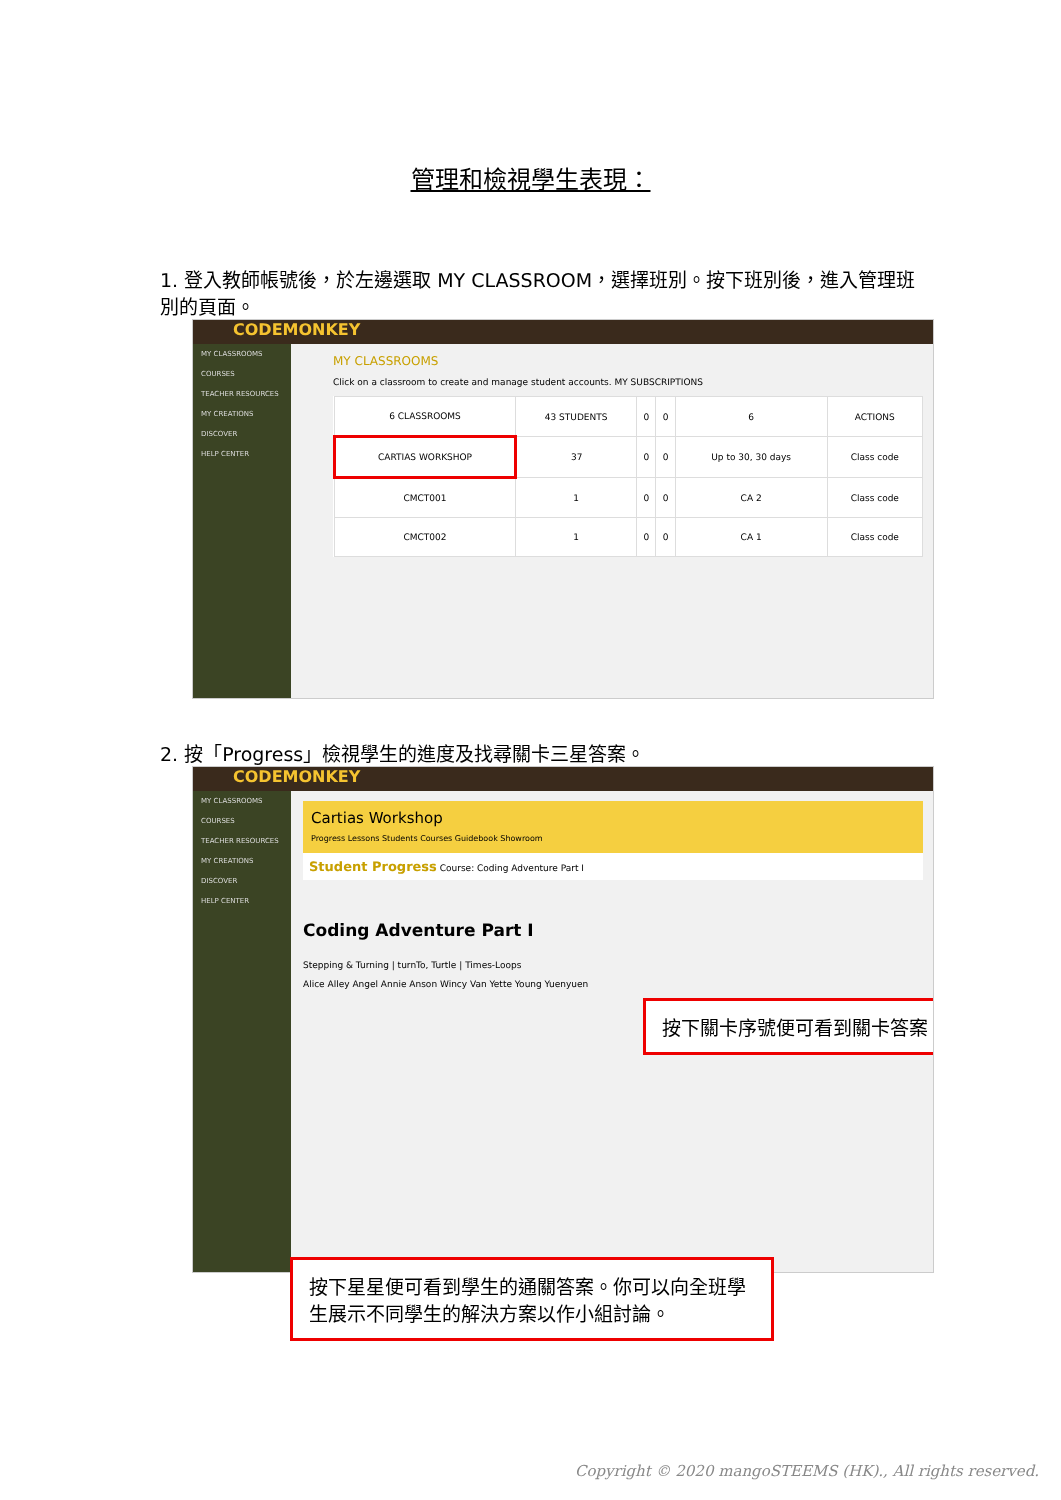管理和檢視學生表現：
1. 登入教師帳號後，於左邊選取 MY CLASSROOM，選擇班別。按下班別後，進入管理班別的頁面。
CODEMONKEY
MY CLASSROOMS
COURSES
TEACHER RESOURCES
MY CREATIONS
DISCOVER
HELP CENTER
MY CLASSROOMS
Click on a classroom to create and manage student accounts. MY SUBSCRIPTIONS
| 6 CLASSROOMS | 43 STUDENTS | 0 | 0 | 6 | ACTIONS |
| CARTIAS WORKSHOP | 37 | 0 | 0 | Up to 30, 30 days | Class code |
| CMCT001 | 1 | 0 | 0 | CA 2 | Class code |
| CMCT002 | 1 | 0 | 0 | CA 1 | Class code |
2. 按「Progress」檢視學生的進度及找尋關卡三星答案。
CODEMONKEY
MY CLASSROOMS
COURSES
TEACHER RESOURCES
MY CREATIONS
DISCOVER
HELP CENTER
Cartias Workshop
Progress Lessons Students Courses Guidebook Showroom
Student Progress Course: Coding Adventure Part I
Coding Adventure Part I
Stepping & Turning | turnTo, Turtle | Times-Loops
Alice Alley Angel Annie Anson Wincy Van Yette Young Yuenyuen
按下關卡序號便可看到關卡答案。
按下星星便可看到學生的通關答案。你可以向全班學生展示不同學生的解決方案以作小組討論。
Copyright © 2020 mangoSTEEMS (HK)., All rights reserved.